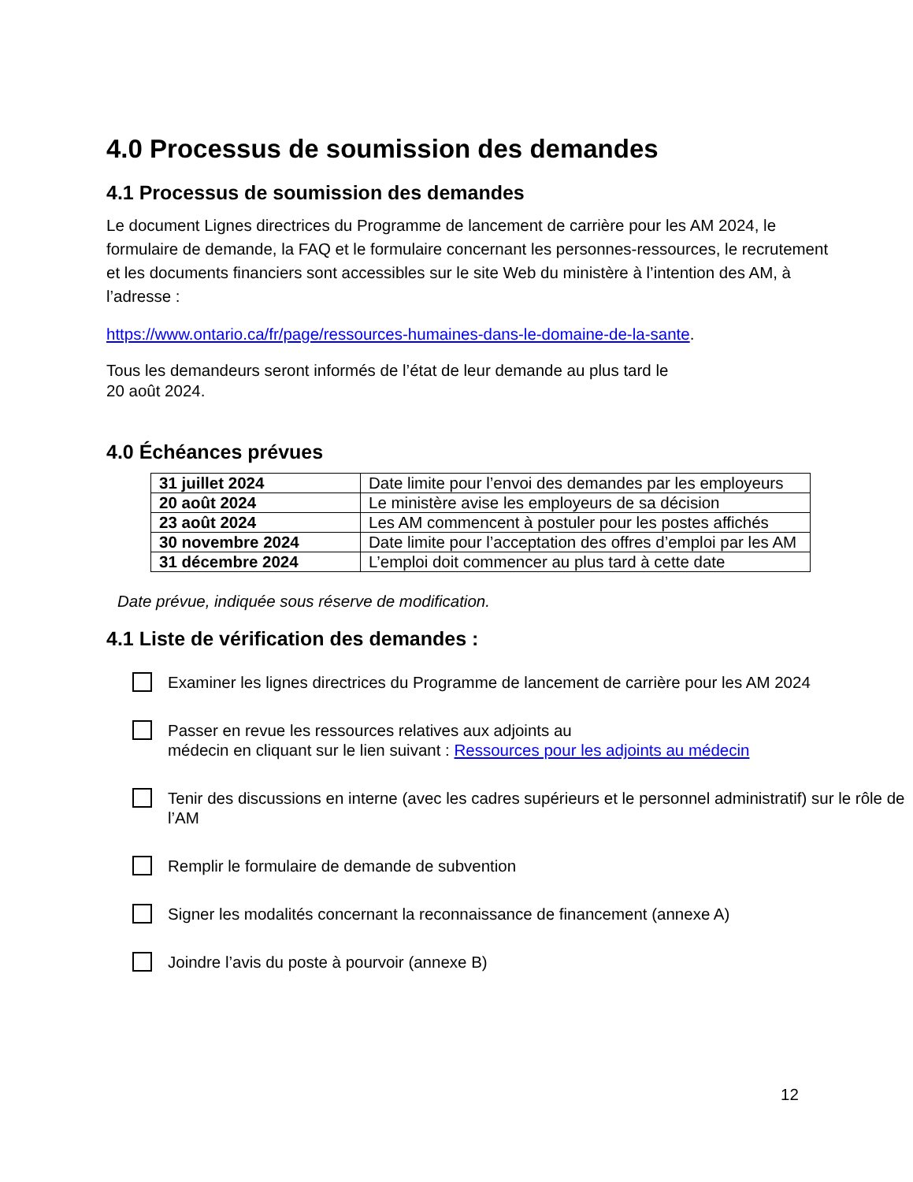4.0 Processus de soumission des demandes
4.1 Processus de soumission des demandes
Le document Lignes directrices du Programme de lancement de carrière pour les AM 2024, le formulaire de demande, la FAQ et le formulaire concernant les personnes-ressources, le recrutement et les documents financiers sont accessibles sur le site Web du ministère à l’intention des AM, à l’adresse :
https://www.ontario.ca/fr/page/ressources-humaines-dans-le-domaine-de-la-sante.
Tous les demandeurs seront informés de l’état de leur demande au plus tard le
20 août 2024.
4.0 Échéances prévues
| 31 juillet 2024 | Date limite pour l’envoi des demandes par les employeurs |
| 20 août 2024 | Le ministère avise les employeurs de sa décision |
| 23 août 2024 | Les AM commencent à postuler pour les postes affichés |
| 30 novembre 2024 | Date limite pour l’acceptation des offres d’emploi par les AM |
| 31 décembre 2024 | L’emploi doit commencer au plus tard à cette date |
Date prévue, indiquée sous réserve de modification.
4.1 Liste de vérification des demandes :
Examiner les lignes directrices du Programme de lancement de carrière pour les AM 2024
Passer en revue les ressources relatives aux adjoints au
médecin en cliquant sur le lien suivant : Ressources pour les adjoints au médecin
Tenir des discussions en interne (avec les cadres supérieurs et le personnel administratif) sur le rôle de l’AM
Remplir le formulaire de demande de subvention
Signer les modalités concernant la reconnaissance de financement (annexe A)
Joindre l’avis du poste à pourvoir (annexe B)
12